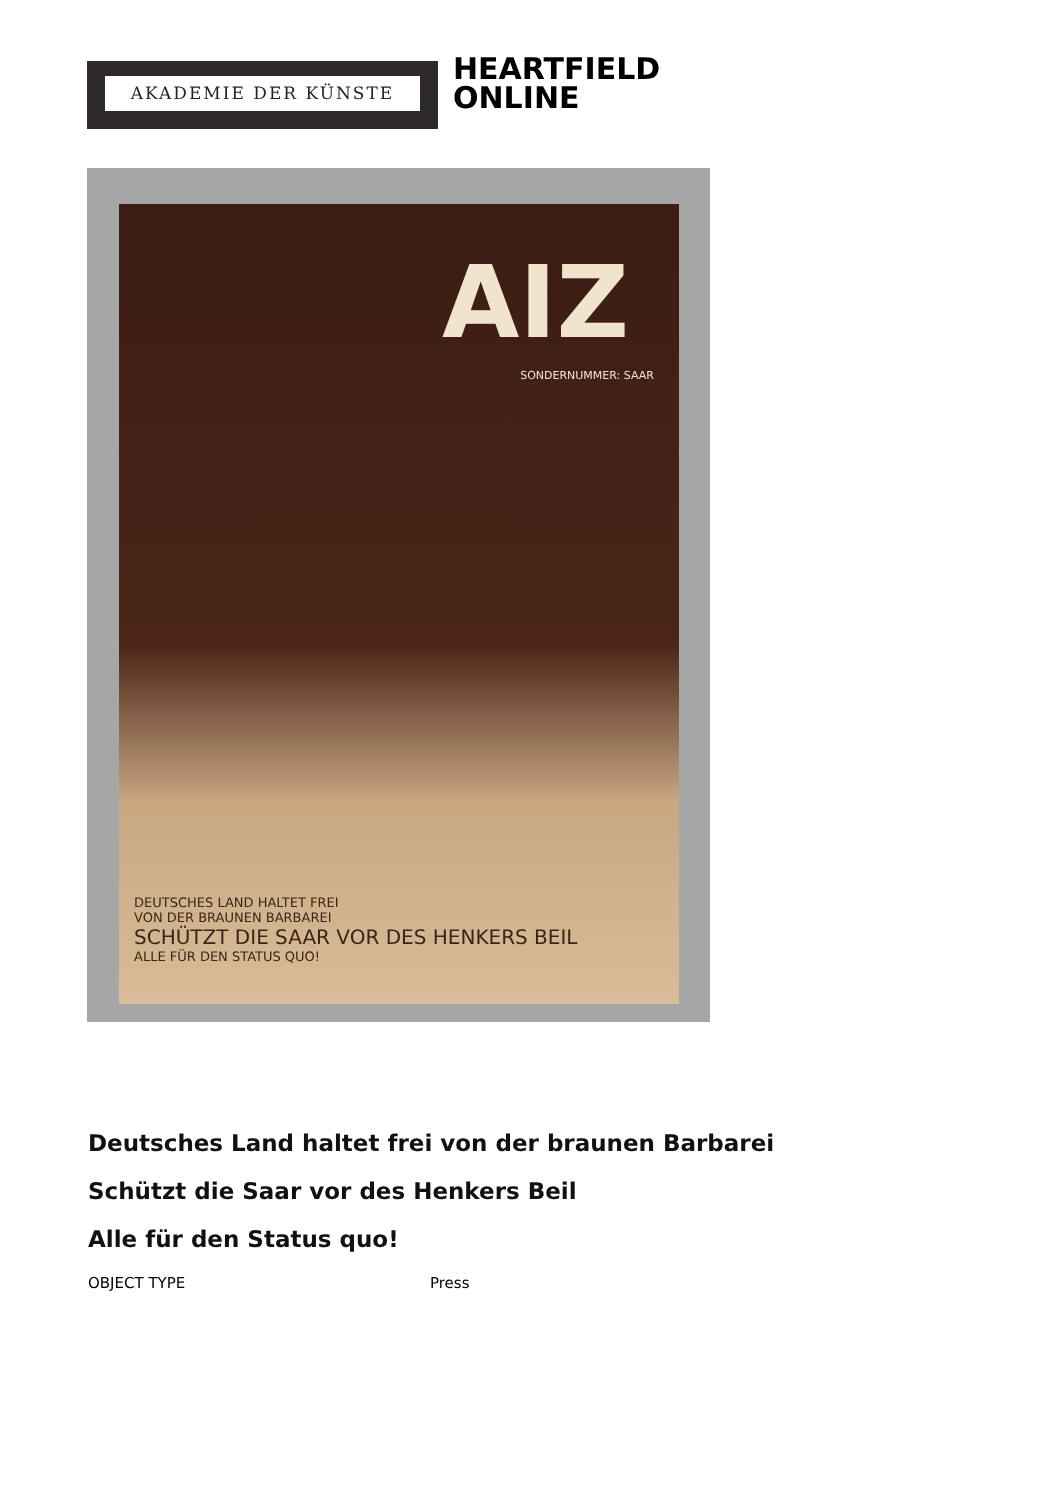AKADEMIE DER KÜNSTE
HEARTFIELD
ONLINE
AIZ
SONDERNUMMER: SAAR
DEUTSCHES LAND HALTET FREI
VON DER BRAUNEN BARBAREI
SCHÜTZT DIE SAAR VOR DES HENKERS BEIL
ALLE FÜR DEN STATUS QUO!
Deutsches Land haltet frei von der braunen Barbarei
Schützt die Saar vor des Henkers Beil
Alle für den Status quo!
OBJECT TYPE Press